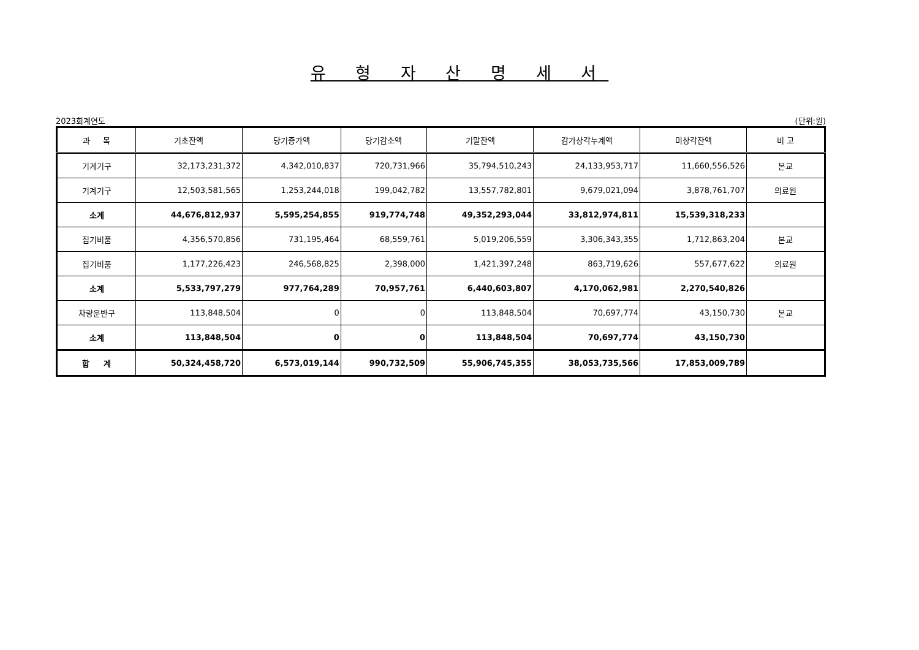유 형 자 산 명 세 서
2023회계연도 (단위:원)
| 과 목 | 기초잔액 | 당기증가액 | 당기감소액 | 기말잔액 | 감가상각누계액 | 미상각잔액 | 비 고 |
| --- | --- | --- | --- | --- | --- | --- | --- |
| 기계기구 | 32,173,231,372 | 4,342,010,837 | 720,731,966 | 35,794,510,243 | 24,133,953,717 | 11,660,556,526 | 본교 |
| 기계기구 | 12,503,581,565 | 1,253,244,018 | 199,042,782 | 13,557,782,801 | 9,679,021,094 | 3,878,761,707 | 의료원 |
| 소계 | 44,676,812,937 | 5,595,254,855 | 919,774,748 | 49,352,293,044 | 33,812,974,811 | 15,539,318,233 | |
| 집기비품 | 4,356,570,856 | 731,195,464 | 68,559,761 | 5,019,206,559 | 3,306,343,355 | 1,712,863,204 | 본교 |
| 집기비품 | 1,177,226,423 | 246,568,825 | 2,398,000 | 1,421,397,248 | 863,719,626 | 557,677,622 | 의료원 |
| 소계 | 5,533,797,279 | 977,764,289 | 70,957,761 | 6,440,603,807 | 4,170,062,981 | 2,270,540,826 | |
| 차량운반구 | 113,848,504 | 0 | 0 | 113,848,504 | 70,697,774 | 43,150,730 | 본교 |
| 소계 | 113,848,504 | 0 | 0 | 113,848,504 | 70,697,774 | 43,150,730 | |
| 합 계 | 50,324,458,720 | 6,573,019,144 | 990,732,509 | 55,906,745,355 | 38,053,735,566 | 17,853,009,789 | |